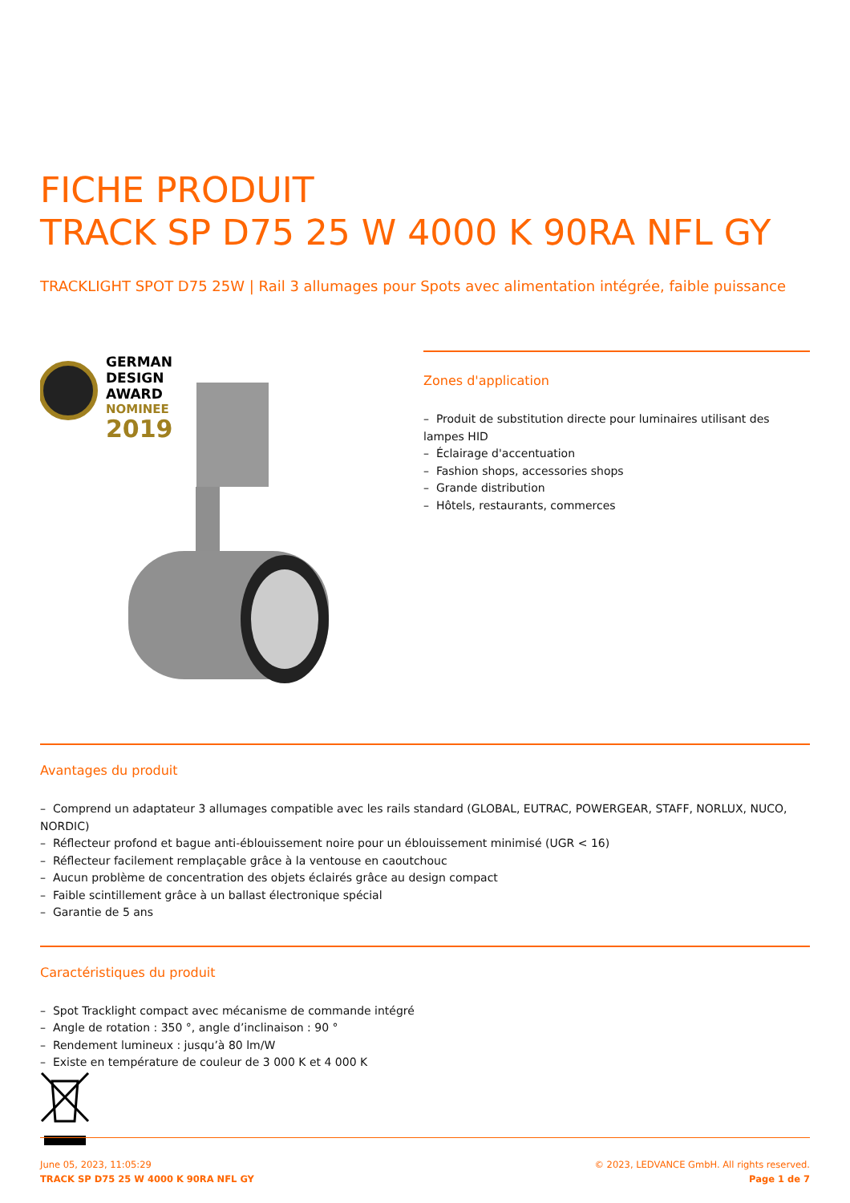FICHE PRODUIT
TRACK SP D75 25 W 4000 K 90RA NFL GY
TRACKLIGHT SPOT D75 25W | Rail 3 allumages pour Spots avec alimentation intégrée, faible puissance
GERMAN
DESIGN
AWARD
NOMINEE
2019
Zones d'application
– Produit de substitution directe pour luminaires utilisant des lampes HID
– Éclairage d'accentuation
– Fashion shops, accessories shops
– Grande distribution
– Hôtels, restaurants, commerces
Avantages du produit
– Comprend un adaptateur 3 allumages compatible avec les rails standard (GLOBAL, EUTRAC, POWERGEAR, STAFF, NORLUX, NUCO, NORDIC)
– Réflecteur profond et bague anti-éblouissement noire pour un éblouissement minimisé (UGR < 16)
– Réflecteur facilement remplaçable grâce à la ventouse en caoutchouc
– Aucun problème de concentration des objets éclairés grâce au design compact
– Faible scintillement grâce à un ballast électronique spécial
– Garantie de 5 ans
Caractéristiques du produit
– Spot Tracklight compact avec mécanisme de commande intégré
– Angle de rotation : 350 °, angle d’inclinaison : 90 °
– Rendement lumineux : jusqu’à 80 lm/W
– Existe en température de couleur de 3 000 K et 4 000 K
June 05, 2023, 11:05:29
TRACK SP D75 25 W 4000 K 90RA NFL GY
© 2023, LEDVANCE GmbH. All rights reserved.
Page 1 de 7